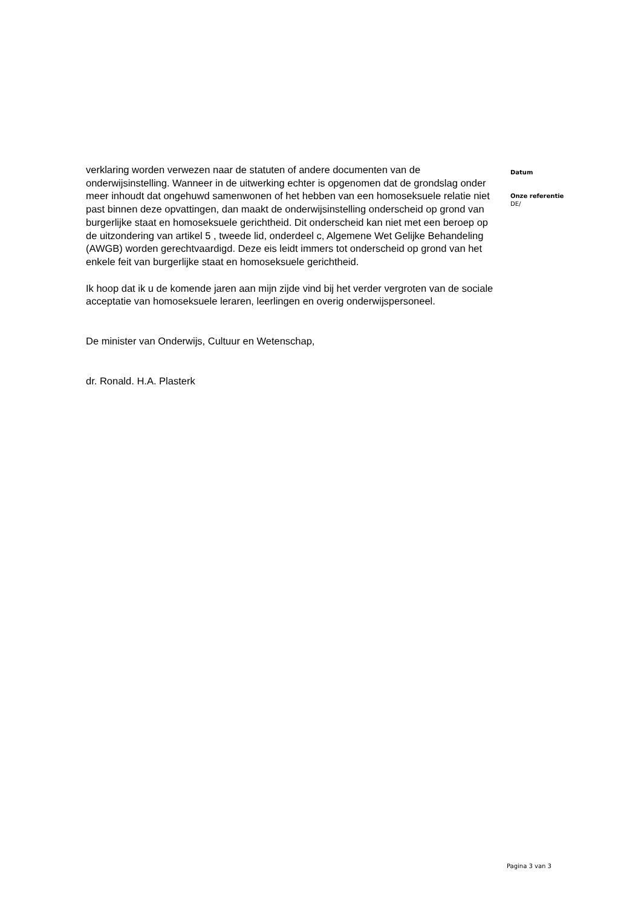verklaring worden verwezen naar de statuten of andere documenten van de onderwijsinstelling. Wanneer in de uitwerking echter is opgenomen dat de grondslag onder meer inhoudt dat ongehuwd samenwonen of het hebben van een homoseksuele relatie niet past binnen deze opvattingen, dan maakt de onderwijsinstelling onderscheid op grond van burgerlijke staat en homoseksuele gerichtheid. Dit onderscheid kan niet met een beroep op de uitzondering van artikel 5 , tweede lid, onderdeel c, Algemene Wet Gelijke Behandeling (AWGB) worden gerechtvaardigd. Deze eis leidt immers tot onderscheid op grond van het enkele feit van burgerlijke staat en homoseksuele gerichtheid.
Ik hoop dat ik u de komende jaren aan mijn zijde vind bij het verder vergroten van de sociale acceptatie van homoseksuele leraren, leerlingen en overig onderwijspersoneel.
De minister van Onderwijs, Cultuur en Wetenschap,
dr. Ronald. H.A. Plasterk
Datum
Onze referentie
DE/
Pagina 3 van 3